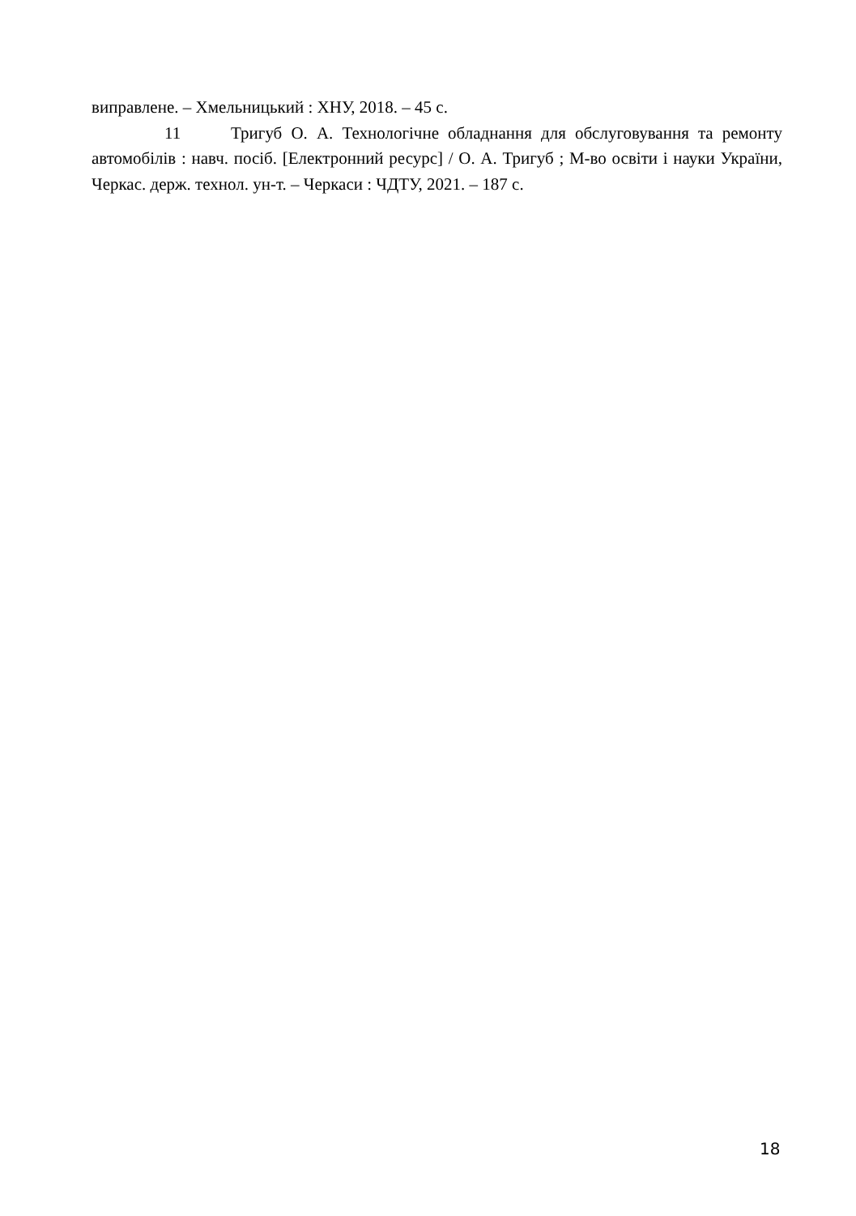виправлене. – Хмельницький : ХНУ, 2018. – 45 с.
11 Тригуб О. А. Технологічне обладнання для обслуговування та ремонту автомобілів : навч. посіб. [Електронний ресурс] / О. А. Тригуб ; М-во освіти і науки України, Черкас. держ. технол. ун-т. – Черкаси : ЧДТУ, 2021. – 187 с.
18